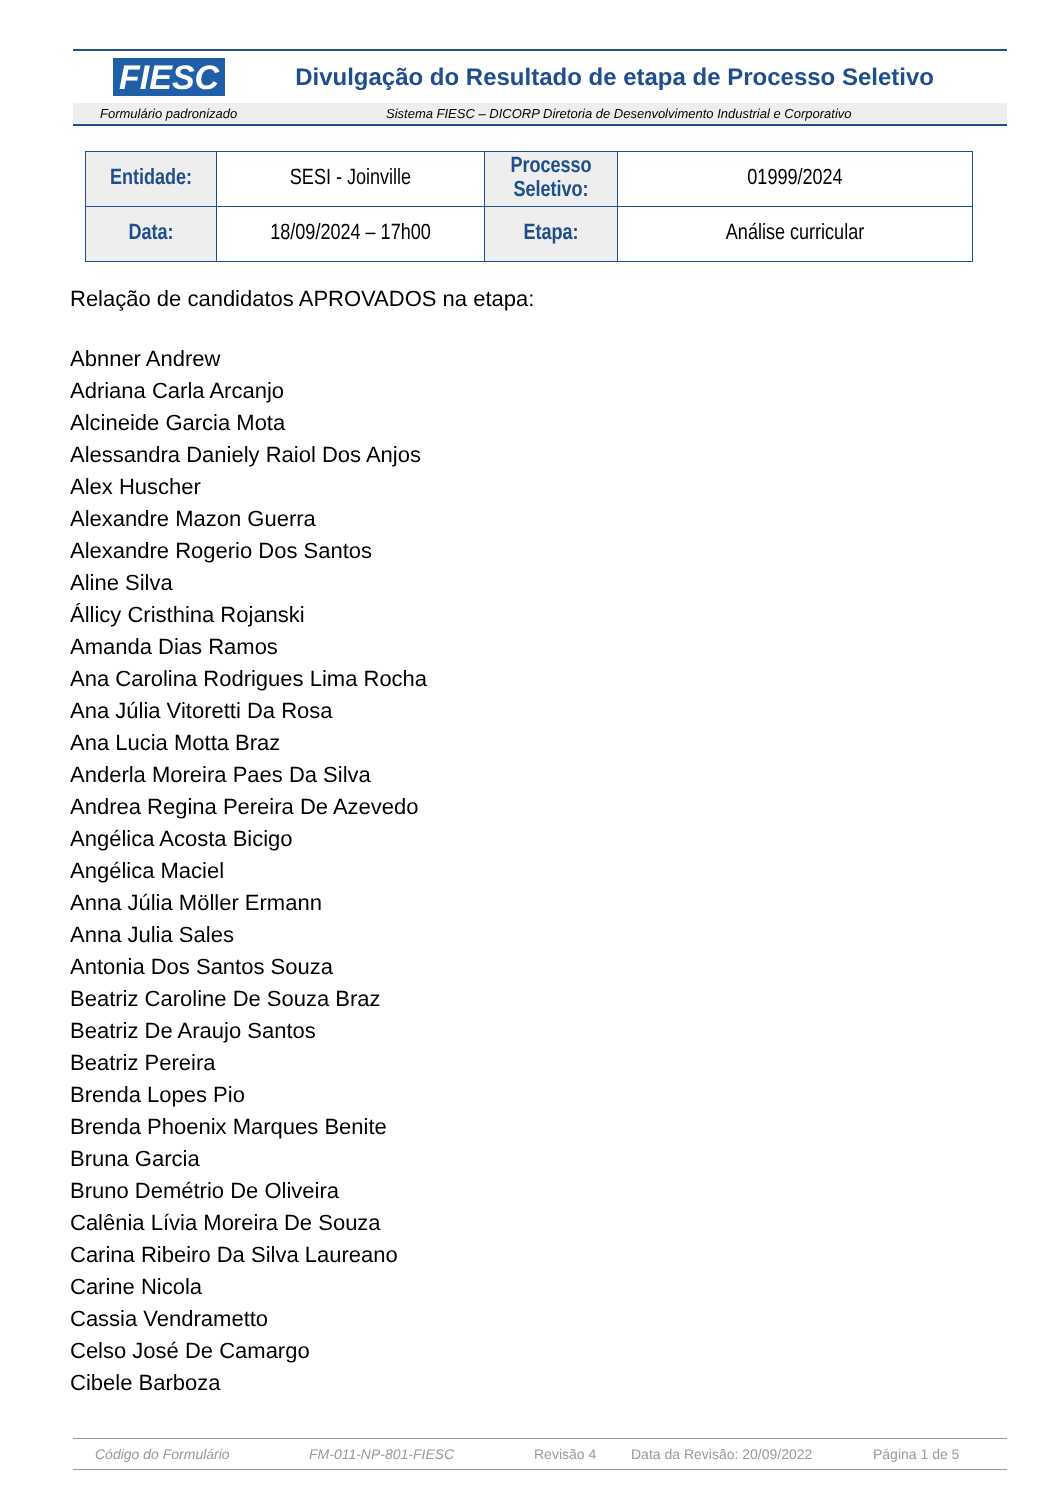FIESC Divulgação do Resultado de etapa de Processo Seletivo
Formulário padronizado Sistema FIESC – DICORP Diretoria de Desenvolvimento Industrial e Corporativo
| Entidade: | SESI - Joinville | Processo Seletivo: | 01999/2024 |
| Data: | 18/09/2024 – 17h00 | Etapa: | Análise curricular |
Relação de candidatos APROVADOS na etapa:
Abnner Andrew
Adriana Carla Arcanjo
Alcineide Garcia Mota
Alessandra Daniely Raiol Dos Anjos
Alex Huscher
Alexandre Mazon Guerra
Alexandre Rogerio Dos Santos
Aline Silva
Állicy Cristhina Rojanski
Amanda Dias Ramos
Ana Carolina Rodrigues Lima Rocha
Ana Júlia Vitoretti Da Rosa
Ana Lucia Motta Braz
Anderla Moreira Paes Da Silva
Andrea Regina Pereira De Azevedo
Angélica Acosta Bicigo
Angélica Maciel
Anna Júlia Möller Ermann
Anna Julia Sales
Antonia Dos Santos Souza
Beatriz Caroline De Souza Braz
Beatriz De Araujo Santos
Beatriz Pereira
Brenda Lopes Pio
Brenda Phoenix Marques Benite
Bruna Garcia
Bruno Demétrio De Oliveira
Calênia Lívia Moreira De Souza
Carina Ribeiro Da Silva Laureano
Carine Nicola
Cassia Vendrametto
Celso José De Camargo
Cibele Barboza
Código do Formulário FM-011-NP-801-FIESC Revisão 4 Data da Revisão: 20/09/2022 Página 1 de 5